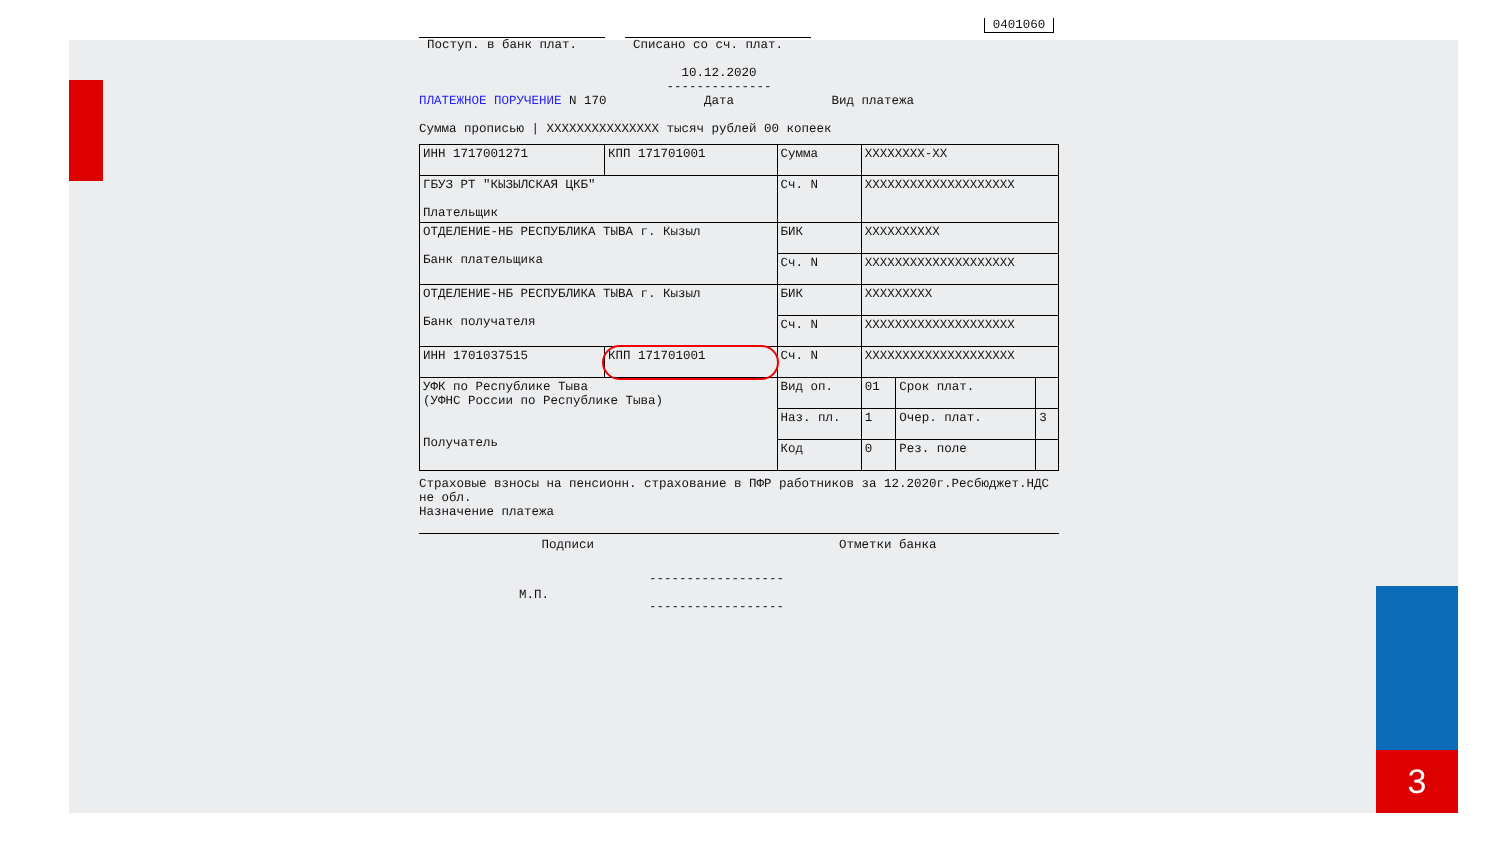3
0401060
Поступ. в банк плат. Списано со сч. плат.
ПЛАТЕЖНОЕ ПОРУЧЕНИЕ N 170
10.12.2020
--------------
Дата
Вид платежа
Сумма прописью | XXXXXXXXXXXXXXX тысяч рублей 00 копеек
| ИНН 1717001271 | КПП 171701001 | Сумма | XXXXXXXX-XX | | |
| ГБУЗ РТ "КЫЗЫЛСКАЯ ЦКБ" Плательщик | | Сч. N | XXXXXXXXXXXXXXXXXXXX | | |
| ОТДЕЛЕНИЕ-НБ РЕСПУБЛИКА ТЫВА г. Кызыл Банк плательщика | | БИК | XXXXXXXXXX | | |
| | | Сч. N | XXXXXXXXXXXXXXXXXXXX | | |
| ОТДЕЛЕНИЕ-НБ РЕСПУБЛИКА ТЫВА г. Кызыл Банк получателя | | БИК | XXXXXXXXX | | |
| | | Сч. N | XXXXXXXXXXXXXXXXXXXX | | |
| ИНН 1701037515 | КПП 171701001 | Сч. N | XXXXXXXXXXXXXXXXXXXX | | |
| УФК по Республике Тыва (УФНС России по Республике Тыва) Получатель | | Вид оп. | 01 | Срок плат. | |
| | | Наз. пл. | 1 | Очер. плат. | 3 |
| | | Код | 0 | Рез. поле | |
Страховые взносы на пенсионн. страхование в ПФР работников за 12.2020г.Ресбюджет.НДС не обл.
Назначение платежа
Подписи Отметки банка
М.П. ------------------
------------------